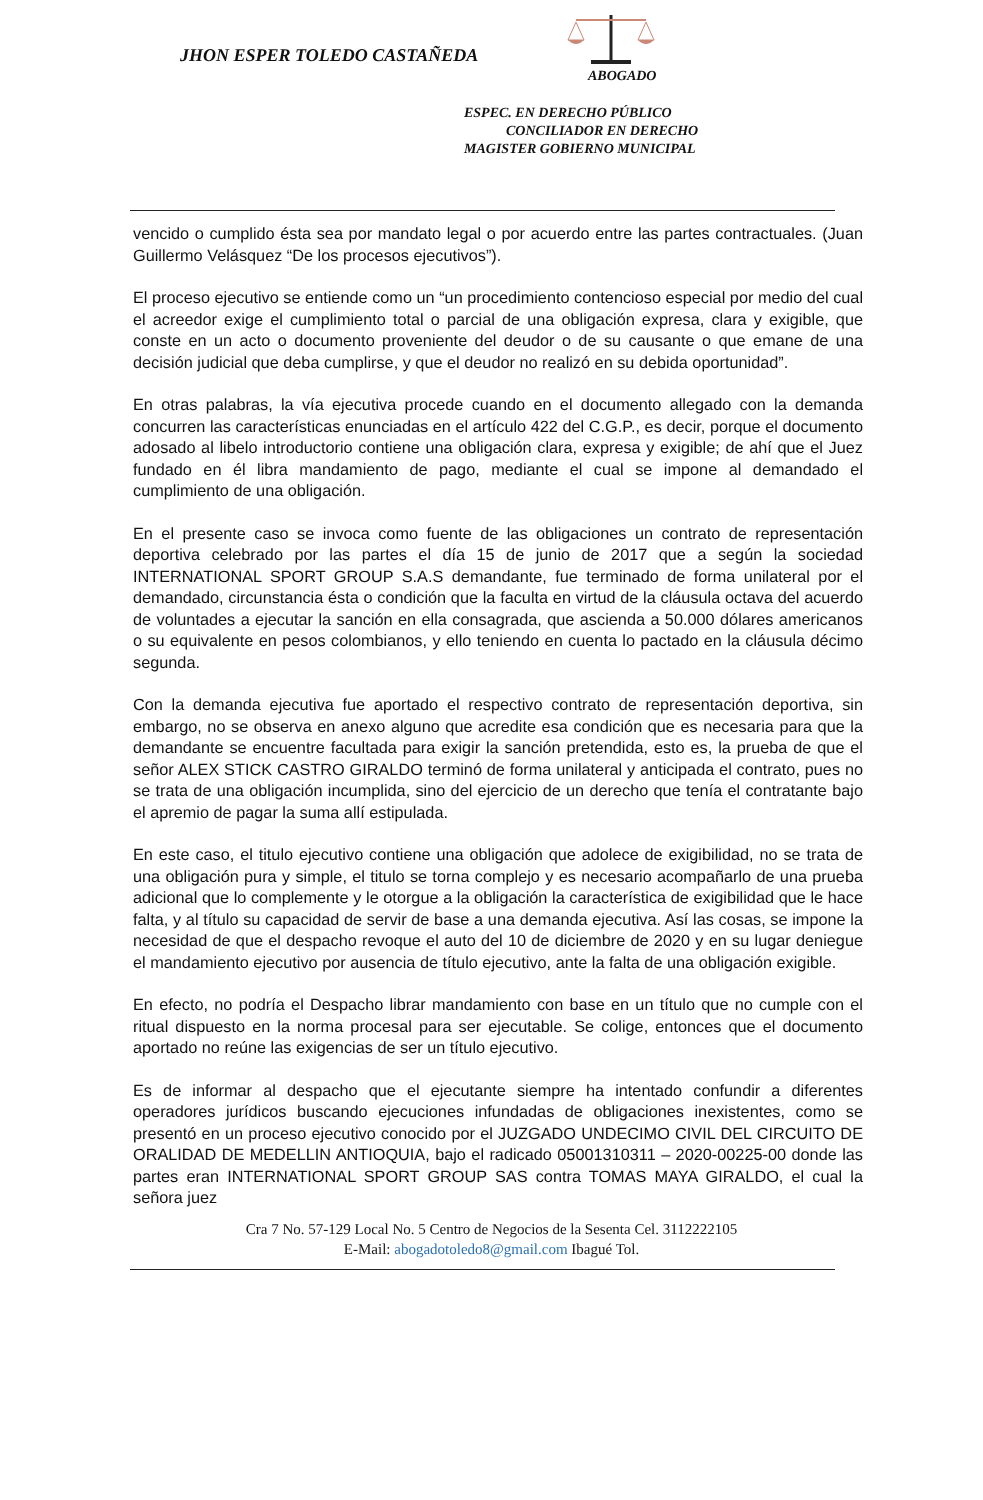JHON ESPER TOLEDO CASTAÑEDA
ABOGADO
ESPEC. EN DERECHO PÚBLICO
CONCILIADOR EN DERECHO
MAGISTER GOBIERNO MUNICIPAL
vencido o cumplido ésta sea por mandato legal o por acuerdo entre las partes contractuales. (Juan Guillermo Velásquez “De los procesos ejecutivos”).
El proceso ejecutivo se entiende como un “un procedimiento contencioso especial por medio del cual el acreedor exige el cumplimiento total o parcial de una obligación expresa, clara y exigible, que conste en un acto o documento proveniente del deudor o de su causante o que emane de una decisión judicial que deba cumplirse, y que el deudor no realizó en su debida oportunidad”.
En otras palabras, la vía ejecutiva procede cuando en el documento allegado con la demanda concurren las características enunciadas en el artículo 422 del C.G.P., es decir, porque el documento adosado al libelo introductorio contiene una obligación clara, expresa y exigible; de ahí que el Juez fundado en él libra mandamiento de pago, mediante el cual se impone al demandado el cumplimiento de una obligación.
En el presente caso se invoca como fuente de las obligaciones un contrato de representación deportiva celebrado por las partes el día 15 de junio de 2017 que a según la sociedad INTERNATIONAL SPORT GROUP S.A.S demandante, fue terminado de forma unilateral por el demandado, circunstancia ésta o condición que la faculta en virtud de la cláusula octava del acuerdo de voluntades a ejecutar la sanción en ella consagrada, que ascienda a 50.000 dólares americanos o su equivalente en pesos colombianos, y ello teniendo en cuenta lo pactado en la cláusula décimo segunda.
Con la demanda ejecutiva fue aportado el respectivo contrato de representación deportiva, sin embargo, no se observa en anexo alguno que acredite esa condición que es necesaria para que la demandante se encuentre facultada para exigir la sanción pretendida, esto es, la prueba de que el señor ALEX STICK CASTRO GIRALDO terminó de forma unilateral y anticipada el contrato, pues no se trata de una obligación incumplida, sino del ejercicio de un derecho que tenía el contratante bajo el apremio de pagar la suma allí estipulada.
En este caso, el titulo ejecutivo contiene una obligación que adolece de exigibilidad, no se trata de una obligación pura y simple, el titulo se torna complejo y es necesario acompañarlo de una prueba adicional que lo complemente y le otorgue a la obligación la característica de exigibilidad que le hace falta, y al título su capacidad de servir de base a una demanda ejecutiva. Así las cosas, se impone la necesidad de que el despacho revoque el auto del 10 de diciembre de 2020 y en su lugar deniegue el mandamiento ejecutivo por ausencia de título ejecutivo, ante la falta de una obligación exigible.
En efecto, no podría el Despacho librar mandamiento con base en un título que no cumple con el ritual dispuesto en la norma procesal para ser ejecutable. Se colige, entonces que el documento aportado no reúne las exigencias de ser un título ejecutivo.
Es de informar al despacho que el ejecutante siempre ha intentado confundir a diferentes operadores jurídicos buscando ejecuciones infundadas de obligaciones inexistentes, como se presentó en un proceso ejecutivo conocido por el JUZGADO UNDECIMO CIVIL DEL CIRCUITO DE ORALIDAD DE MEDELLIN ANTIOQUIA, bajo el radicado 05001310311 – 2020-00225-00 donde las partes eran INTERNATIONAL SPORT GROUP SAS contra TOMAS MAYA GIRALDO, el cual la señora juez
Cra 7 No. 57-129 Local No. 5 Centro de Negocios de la Sesenta Cel. 3112222105
E-Mail: abogadotoledo8@gmail.com Ibagué Tol.